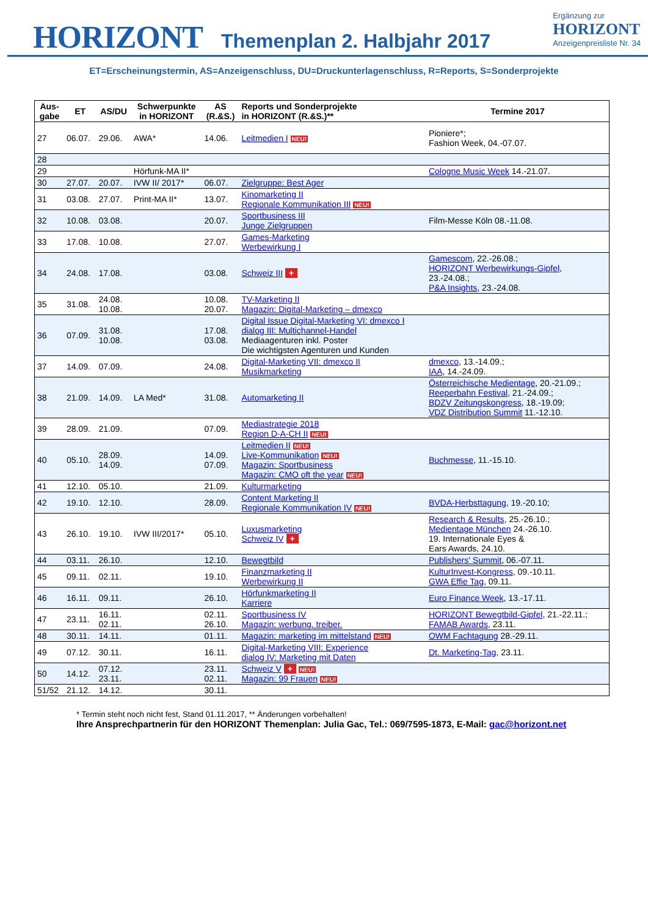HORIZONT Themenplan 2. Halbjahr 2017
Ergänzung zur
HORIZONT
Anzeigenpreisliste Nr. 34
ET=Erscheinungstermin, AS=Anzeigenschluss, DU=Druckunterlagenschluss, R=Reports, S=Sonderprojekte
| Aus- gabe | ET | AS/DU | Schwerpunkte in HORIZONT | AS (R.&S.) | Reports und Sonderprojekte in HORIZONT (R.&S.)** | Termine 2017 |
| --- | --- | --- | --- | --- | --- | --- |
| 27 | 06.07. | 29.06. | AWA* | 14.06. | Leitmedien I NEU! | Pioniere*; Fashion Week, 04.-07.07. |
| 28 | | | | | | |
| 29 | | | Hörfunk-MA II* | | | Cologne Music Week 14.-21.07. |
| 30 | 27.07. | 20.07. | IVW II/ 2017* | 06.07. | Zielgruppe: Best Ager | |
| 31 | 03.08. | 27.07. | Print-MA II* | 13.07. | Kinomarketing II Regionale Kommunikation III NEU! | |
| 32 | 10.08. | 03.08. | | 20.07. | Sportbusiness III Junge Zielgruppen | Film-Messe Köln 08.-11.08. |
| 33 | 17.08. | 10.08. | | 27.07. | Games-Marketing Werbewirkung I | |
| 34 | 24.08. | 17.08. | | 03.08. | Schweiz III + | Gamescom , 22.-26.08.; HORIZONT Werbewirkungs-Gipfel , 23.-24.08.; P&A Insights , 23.-24.08. |
| 35 | 31.08. | 24.08. 10.08. | | 10.08. 20.07. | TV-Marketing II Magazin: Digital-Marketing – dmexco | |
| 36 | 07.09. | 31.08. 10.08. | | 17.08. 03.08. | Digital Issue Digital-Marketing VI: dmexco I dialog III: Multichannel-Handel Mediaagenturen inkl. Poster Die wichtigsten Agenturen und Kunden | |
| 37 | 14.09. | 07.09. | | 24.08. | Digital-Marketing VII: dmexco II Musikmarketing | dmexco , 13.-14.09.; IAA , 14.-24.09. |
| 38 | 21.09. | 14.09. | LA Med* | 31.08. | Automarketing II | Österreichische Medientage , 20.-21.09.; Reeperbahn Festival , 21.-24.09.; BDZV Zeitungskongress , 18.-19.09; VDZ Distribution Summit 11.-12.10. |
| 39 | 28.09. | 21.09. | | 07.09. | Mediastrategie 2018 Region D-A-CH II NEU! | |
| 40 | 05.10. | 28.09. 14.09. | | 14.09. 07.09. | Leitmedien II NEU! Live-Kommunikation NEU! Magazin: Sportbusiness Magazin: CMO oft the year NEU! | Buchmesse , 11.-15.10. |
| 41 | 12.10. | 05.10. | | 21.09. | Kulturmarketing | |
| 42 | 19.10. | 12.10. | | 28.09. | Content Marketing II Regionale Kommunikation IV NEU! | BVDA-Herbsttagung , 19.-20.10; |
| 43 | 26.10. | 19.10. | IVW III/2017* | 05.10. | Luxusmarketing Schweiz IV + | Research & Results , 25.-26.10.; Medientage München 24.-26.10. 19. Internationale Eyes & Ears Awards, 24.10. |
| 44 | 03.11. | 26.10. | | 12.10. | Bewegtbild | Publishers' Summit , 06.-07.11. |
| 45 | 09.11. | 02.11. | | 19.10. | Finanzmarketing II Werbewirkung II | KulturInvest-Kongress , 09.-10.11. GWA Effie Tag , 09.11. |
| 46 | 16.11. | 09.11. | | 26.10. | Hörfunkmarketing II Karriere | Euro Finance Week , 13.-17.11. |
| 47 | 23.11. | 16.11. 02.11. | | 02.11. 26.10. | Sportbusiness IV Magazin: werbung. treiber. | HORIZONT Bewegtbild-Gipfel , 21.-22.11.; FAMAB Awards , 23.11. |
| 48 | 30.11. | 14.11. | | 01.11. | Magazin: marketing im mittelstand NEU! | OWM Fachtagung 28.-29.11. |
| 49 | 07.12. | 30.11. | | 16.11. | Digital-Marketing VIII: Experience dialog IV: Marketing mit Daten | Dt. Marketing-Tag , 23.11. |
| 50 | 14.12. | 07.12. 23.11. | | 23.11. 02.11. | Schweiz V + NEU! Magazin: 99 Frauen NEU! | |
| 51/52 | 21.12. | 14.12. | | 30.11. | | |
* Termin steht noch nicht fest, Stand 01.11.2017, ** Änderungen vorbehalten!
Ihre Ansprechpartnerin für den HORIZONT Themenplan: Julia Gac, Tel.: 069/7595-1873, E-Mail: gac@horizont.net